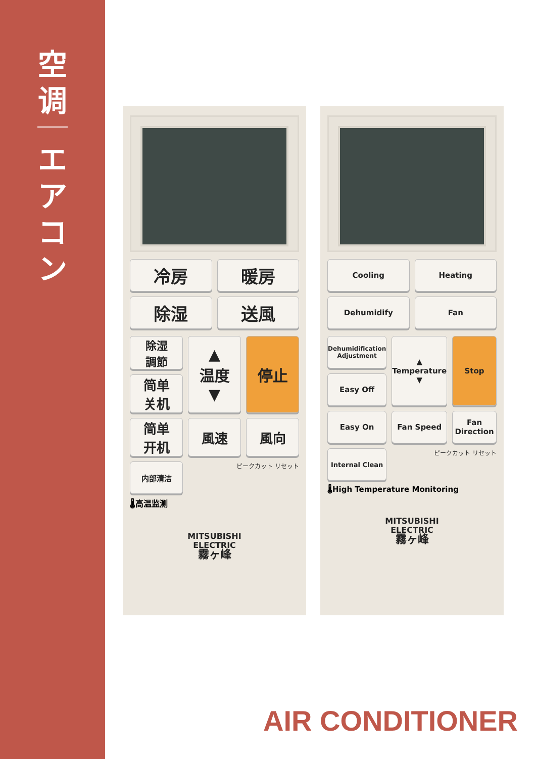空
调
エ
ア
コ
ン
冷房
暖房
除湿
送風
除湿
調節
▲
温度
▼
停止
简单
关机
简单
开机
風速
風向
内部清洁
ピークカット リセット
🌡高温监测
MITSUBISHI
ELECTRIC
霧ヶ峰
Cooling
Heating
Dehumidify
Fan
Dehumidification Adjustment
▲
Temperature
▼
Stop
Easy Off
Easy On
Fan Speed
Fan Direction
Internal Clean
ピークカット リセット
🌡High Temperature Monitoring
MITSUBISHI
ELECTRIC
霧ヶ峰
AIR CONDITIONER